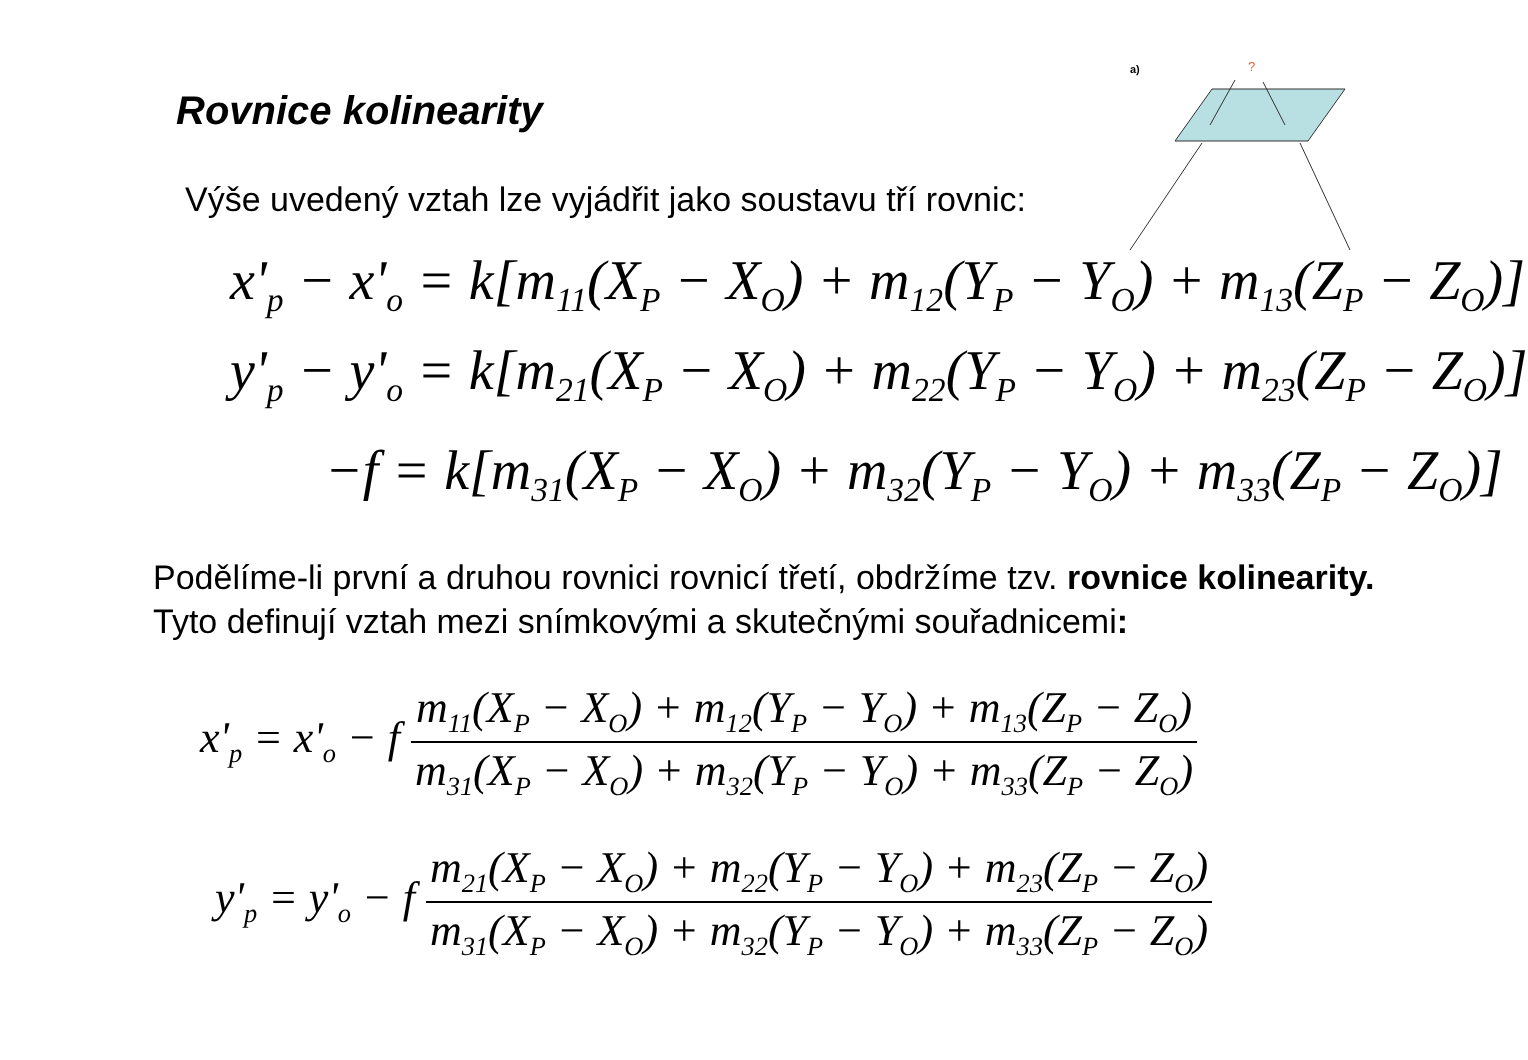Rovnice kolinearity
Výše uvedený vztah lze vyjádřit jako soustavu tří rovnic:
a)
?
x'<sub>p</sub> − x'<sub>o</sub> = k[m<sub>11</sub>(X<sub>P</sub> − X<sub>O</sub>) + m<sub>12</sub>(Y<sub>P</sub> − Y<sub>O</sub>) + m<sub>13</sub>(Z<sub>P</sub> − Z<sub>O</sub>)]
y'<sub>p</sub> − y'<sub>o</sub> = k[m<sub>21</sub>(X<sub>P</sub> − X<sub>O</sub>) + m<sub>22</sub>(Y<sub>P</sub> − Y<sub>O</sub>) + m<sub>23</sub>(Z<sub>P</sub> − Z<sub>O</sub>)]
−f = k[m<sub>31</sub>(X<sub>P</sub> − X<sub>O</sub>) + m<sub>32</sub>(Y<sub>P</sub> − Y<sub>O</sub>) + m<sub>33</sub>(Z<sub>P</sub> − Z<sub>O</sub>)]
Podělíme-li první a druhou rovnici rovnicí třetí, obdržíme tzv. rovnice kolinearity. Tyto definují vztah mezi snímkovými a skutečnými souřadnicemi:
x'<sub>p</sub> = x'<sub>o</sub> − f m<sub>11</sub>(X<sub>P</sub> − X<sub>O</sub>) + m<sub>12</sub>(Y<sub>P</sub> − Y<sub>O</sub>) + m<sub>13</sub>(Z<sub>P</sub> − Z<sub>O</sub>) m<sub>31</sub>(X<sub>P</sub> − X<sub>O</sub>) + m<sub>32</sub>(Y<sub>P</sub> − Y<sub>O</sub>) + m<sub>33</sub>(Z<sub>P</sub> − Z<sub>O</sub>)
y'<sub>p</sub> = y'<sub>o</sub> − f m<sub>21</sub>(X<sub>P</sub> − X<sub>O</sub>) + m<sub>22</sub>(Y<sub>P</sub> − Y<sub>O</sub>) + m<sub>23</sub>(Z<sub>P</sub> − Z<sub>O</sub>) m<sub>31</sub>(X<sub>P</sub> − X<sub>O</sub>) + m<sub>32</sub>(Y<sub>P</sub> − Y<sub>O</sub>) + m<sub>33</sub>(Z<sub>P</sub> − Z<sub>O</sub>)